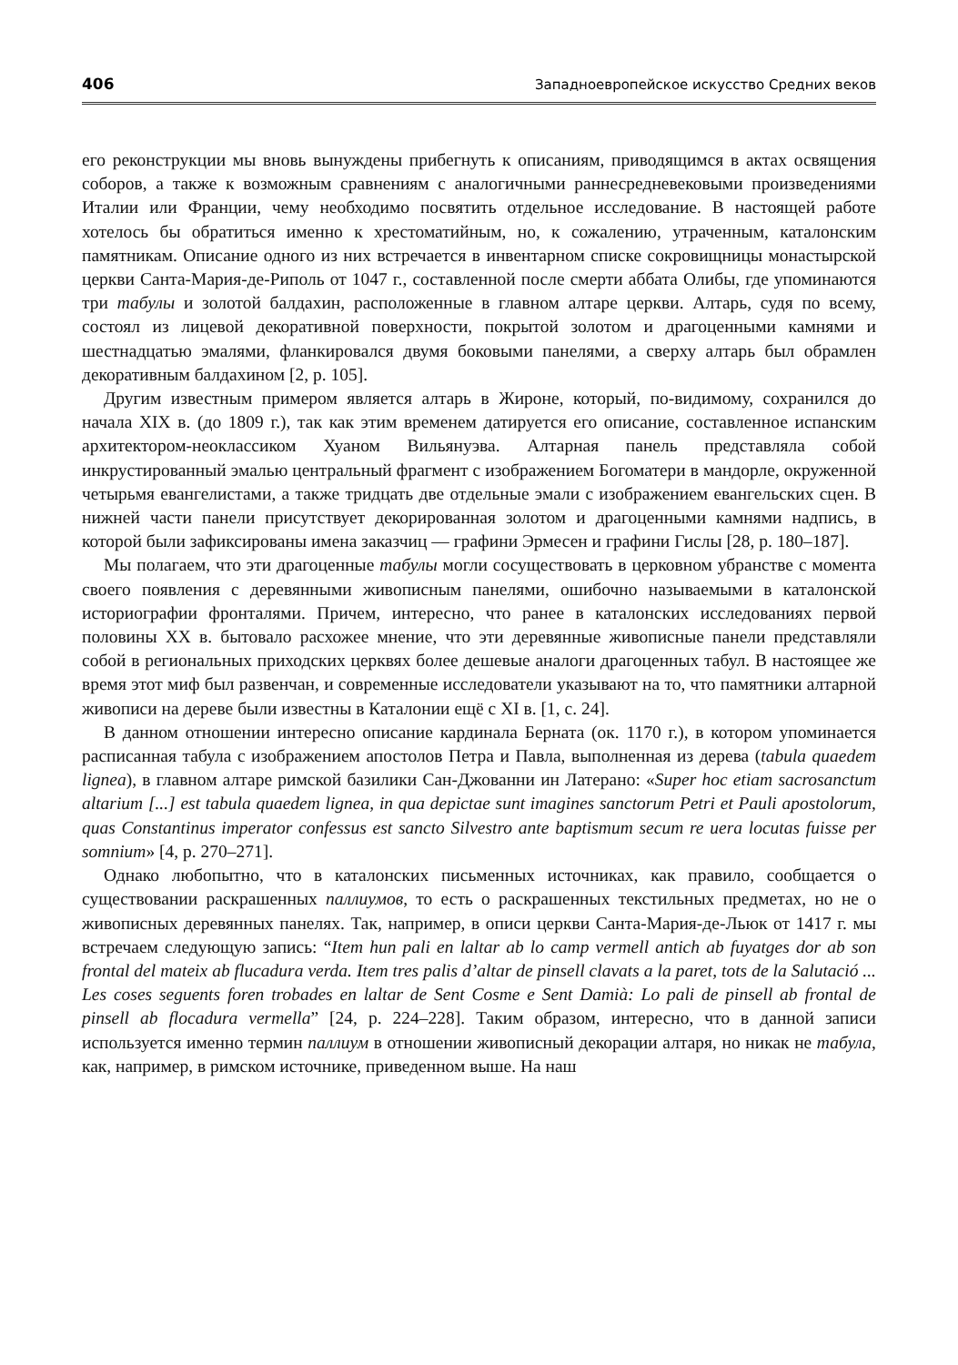406 Западноевропейское искусство Средних веков
его реконструкции мы вновь вынуждены прибегнуть к описаниям, приводящимся в актах освящения соборов, а также к возможным сравнениям с аналогичными раннесредневековыми произведениями Италии или Франции, чему необходимо посвятить отдельное исследование. В настоящей работе хотелось бы обратиться именно к хрестоматийным, но, к сожалению, утраченным, каталонским памятникам. Описание одного из них встречается в инвентарном списке сокровищницы монастырской церкви Санта-Мария-де-Риполь от 1047 г., составленной после смерти аббата Олибы, где упоминаются три табулы и золотой балдахин, расположенные в главном алтаре церкви. Алтарь, судя по всему, состоял из лицевой декоративной поверхности, покрытой золотом и драгоценными камнями и шестнадцатью эмалями, фланкировался двумя боковыми панелями, а сверху алтарь был обрамлен декоративным балдахином [2, p. 105].
Другим известным примером является алтарь в Жироне, который, по-видимому, сохранился до начала XIX в. (до 1809 г.), так как этим временем датируется его описание, составленное испанским архитектором-неоклассиком Хуаном Вильянуэва. Алтарная панель представляла собой инкрустированный эмалью центральный фрагмент с изображением Богоматери в мандорле, окруженной четырьмя евангелистами, а также тридцать две отдельные эмали с изображением евангельских сцен. В нижней части панели присутствует декорированная золотом и драгоценными камнями надпись, в которой были зафиксированы имена заказчиц — графини Эрмесен и графини Гислы [28, p. 180–187].
Мы полагаем, что эти драгоценные табулы могли сосуществовать в церковном убранстве с момента своего появления с деревянными живописным панелями, ошибочно называемыми в каталонской историографии фронталями. Причем, интересно, что ранее в каталонских исследованиях первой половины XX в. бытовало расхожее мнение, что эти деревянные живописные панели представляли собой в региональных приходских церквях более дешевые аналоги драгоценных табул. В настоящее же время этот миф был развенчан, и современные исследователи указывают на то, что памятники алтарной живописи на дереве были известны в Каталонии ещё с XI в. [1, с. 24].
В данном отношении интересно описание кардинала Берната (ок. 1170 г.), в котором упоминается расписанная табула с изображением апостолов Петра и Павла, выполненная из дерева (tabula quaedem lignea), в главном алтаре римской базилики Сан-Джованни ин Латерано: «Super hoc etiam sacrosanctum altarium [...] est tabula quaedem lignea, in qua depictae sunt imagines sanctorum Petri et Pauli apostolorum, quas Constantinus imperator confessus est sancto Silvestro ante baptismum secum re uera locutas fuisse per somnium» [4, p. 270–271].
Однако любопытно, что в каталонских письменных источниках, как правило, сообщается о существовании раскрашенных паллиумов, то есть о раскрашенных текстильных предметах, но не о живописных деревянных панелях. Так, например, в описи церкви Санта-Мария-де-Льюк от 1417 г. мы встречаем следующую запись: “Item hun pali en laltar ab lo camp vermell antich ab fuyatges dor ab son frontal del mateix ab flucadura verda. Item tres palis d’altar de pinsell clavats a la paret, tots de la Salutació ... Les coses seguents foren trobades en laltar de Sent Cosme e Sent Damià: Lo pali de pinsell ab frontal de pinsell ab flocadura vermella” [24, p. 224–228]. Таким образом, интересно, что в данной записи используется именно термин паллиум в отношении живописный декорации алтаря, но никак не табула, как, например, в римском источнике, приведенном выше. На наш